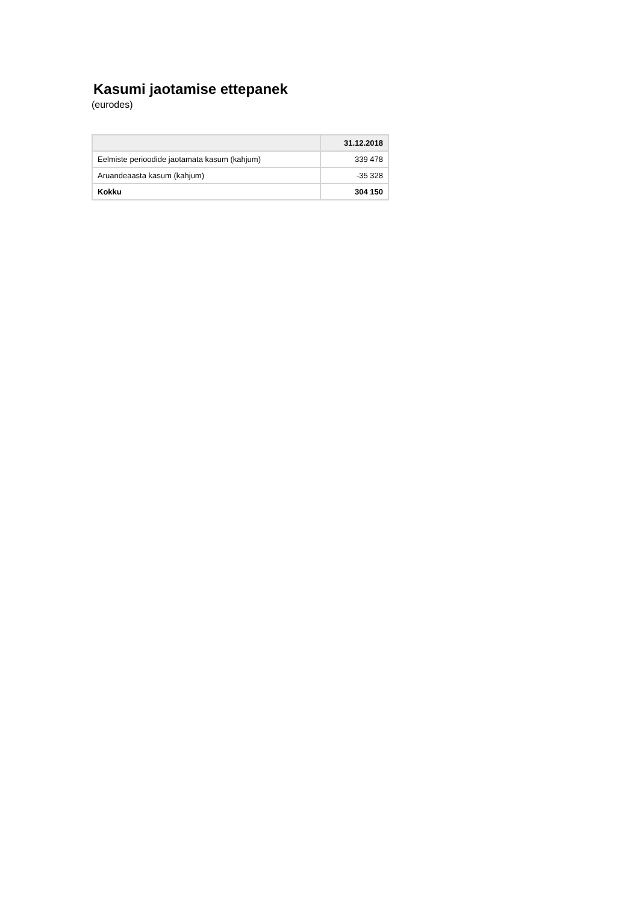Kasumi jaotamise ettepanek
(eurodes)
| | 31.12.2018 |
| --- | --- |
| Eelmiste perioodide jaotamata kasum (kahjum) | 339 478 |
| Aruandeaasta kasum (kahjum) | -35 328 |
| Kokku | 304 150 |